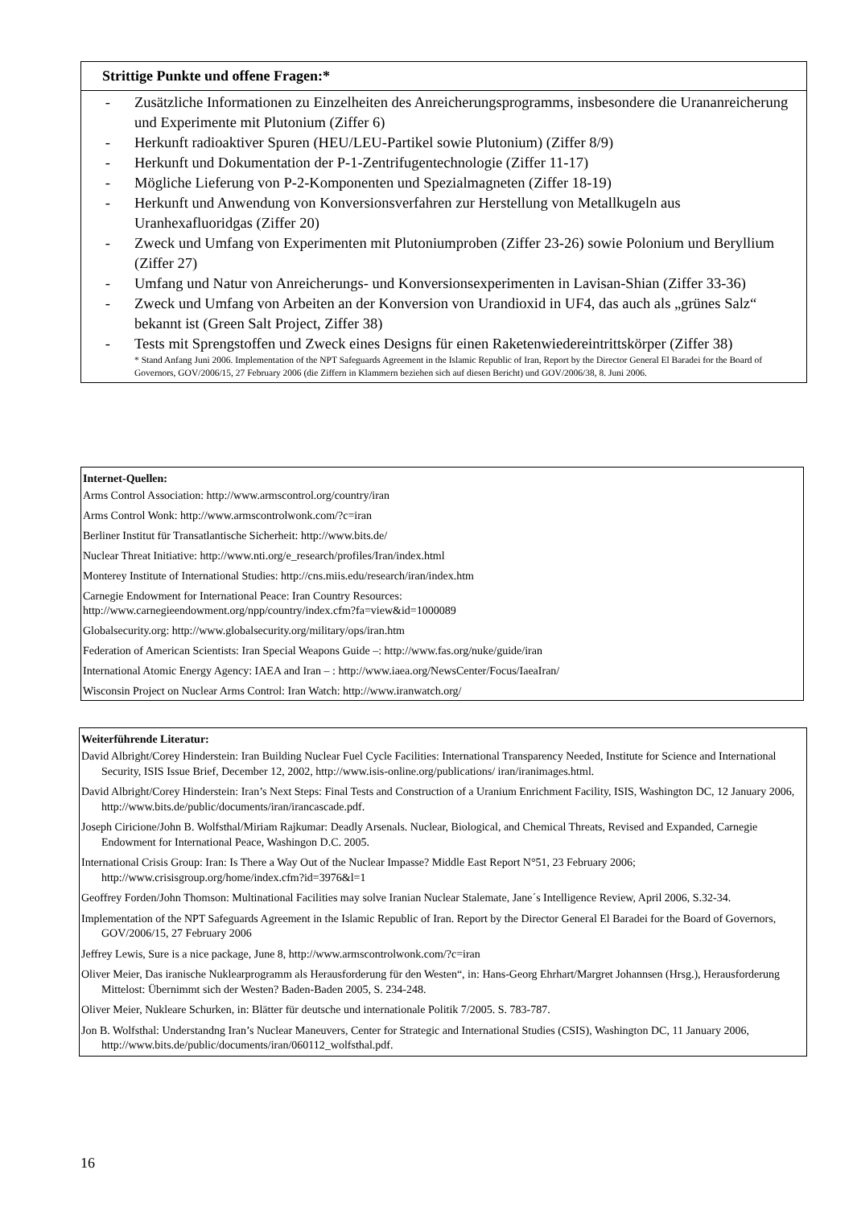Strittige Punkte und offene Fragen:*
- Zusätzliche Informationen zu Einzelheiten des Anreicherungsprogramms, insbesondere die Urananreicherung und Experimente mit Plutonium (Ziffer 6)
- Herkunft radioaktiver Spuren (HEU/LEU-Partikel sowie Plutonium) (Ziffer 8/9)
- Herkunft und Dokumentation der P-1-Zentrifugentechnologie (Ziffer 11-17)
- Mögliche Lieferung von P-2-Komponenten und Spezialmagneten (Ziffer 18-19)
- Herkunft und Anwendung von Konversionsverfahren zur Herstellung von Metallkugeln aus Uranhexafluoridgas (Ziffer 20)
- Zweck und Umfang von Experimenten mit Plutoniumproben (Ziffer 23-26) sowie Polonium und Beryllium (Ziffer 27)
- Umfang und Natur von Anreicherungs- und Konversionsexperimenten in Lavisan-Shian (Ziffer 33-36)
- Zweck und Umfang von Arbeiten an der Konversion von Urandioxid in UF4, das auch als „grünes Salz“ bekannt ist (Green Salt Project, Ziffer 38)
- Tests mit Sprengstoffen und Zweck eines Designs für einen Raketenwiedereintrittskörper (Ziffer 38)
* Stand Anfang Juni 2006. Implementation of the NPT Safeguards Agreement in the Islamic Republic of Iran, Report by the Director General El Baradei for the Board of Governors, GOV/2006/15, 27 February 2006 (die Ziffern in Klammern beziehen sich auf diesen Bericht) und GOV/2006/38, 8. Juni 2006.
Internet-Quellen:
Arms Control Association: http://www.armscontrol.org/country/iran
Arms Control Wonk: http://www.armscontrolwonk.com/?c=iran
Berliner Institut für Transatlantische Sicherheit: http://www.bits.de/
Nuclear Threat Initiative: http://www.nti.org/e_research/profiles/Iran/index.html
Monterey Institute of International Studies: http://cns.miis.edu/research/iran/index.htm
Carnegie Endowment for International Peace: Iran Country Resources:
http://www.carnegieendowment.org/npp/country/index.cfm?fa=view&id=1000089
Globalsecurity.org: http://www.globalsecurity.org/military/ops/iran.htm
Federation of American Scientists: Iran Special Weapons Guide –: http://www.fas.org/nuke/guide/iran
International Atomic Energy Agency: IAEA and Iran – : http://www.iaea.org/NewsCenter/Focus/IaeaIran/
Wisconsin Project on Nuclear Arms Control: Iran Watch: http://www.iranwatch.org/
Weiterführende Literatur:
David Albright/Corey Hinderstein: Iran Building Nuclear Fuel Cycle Facilities: International Transparency Needed, Institute for Science and International Security, ISIS Issue Brief, December 12, 2002, http://www.isis-online.org/publications/ iran/iranimages.html.
David Albright/Corey Hinderstein: Iran’s Next Steps: Final Tests and Construction of a Uranium Enrichment Facility, ISIS, Washington DC, 12 January 2006, http://www.bits.de/public/documents/iran/irancascade.pdf.
Joseph Ciricione/John B. Wolfsthal/Miriam Rajkumar: Deadly Arsenals. Nuclear, Biological, and Chemical Threats, Revised and Expanded, Carnegie Endowment for International Peace, Washingon D.C. 2005.
International Crisis Group: Iran: Is There a Way Out of the Nuclear Impasse? Middle East Report N°51, 23 February 2006; http://www.crisisgroup.org/home/index.cfm?id=3976&l=1
Geoffrey Forden/John Thomson: Multinational Facilities may solve Iranian Nuclear Stalemate, Jane´s Intelligence Review, April 2006, S.32-34.
Implementation of the NPT Safeguards Agreement in the Islamic Republic of Iran. Report by the Director General El Baradei for the Board of Governors, GOV/2006/15, 27 February 2006
Jeffrey Lewis, Sure is a nice package, June 8, http://www.armscontrolwonk.com/?c=iran
Oliver Meier, Das iranische Nuklearprogramm als Herausforderung für den Westen“, in: Hans-Georg Ehrhart/Margret Johannsen (Hrsg.), Herausforderung Mittelost: Übernimmt sich der Westen? Baden-Baden 2005, S. 234-248.
Oliver Meier, Nukleare Schurken, in: Blätter für deutsche und internationale Politik 7/2005. S. 783-787.
Jon B. Wolfsthal: Understandng Iran’s Nuclear Maneuvers, Center for Strategic and International Studies (CSIS), Washington DC, 11 January 2006, http://www.bits.de/public/documents/iran/060112_wolfsthal.pdf.
16